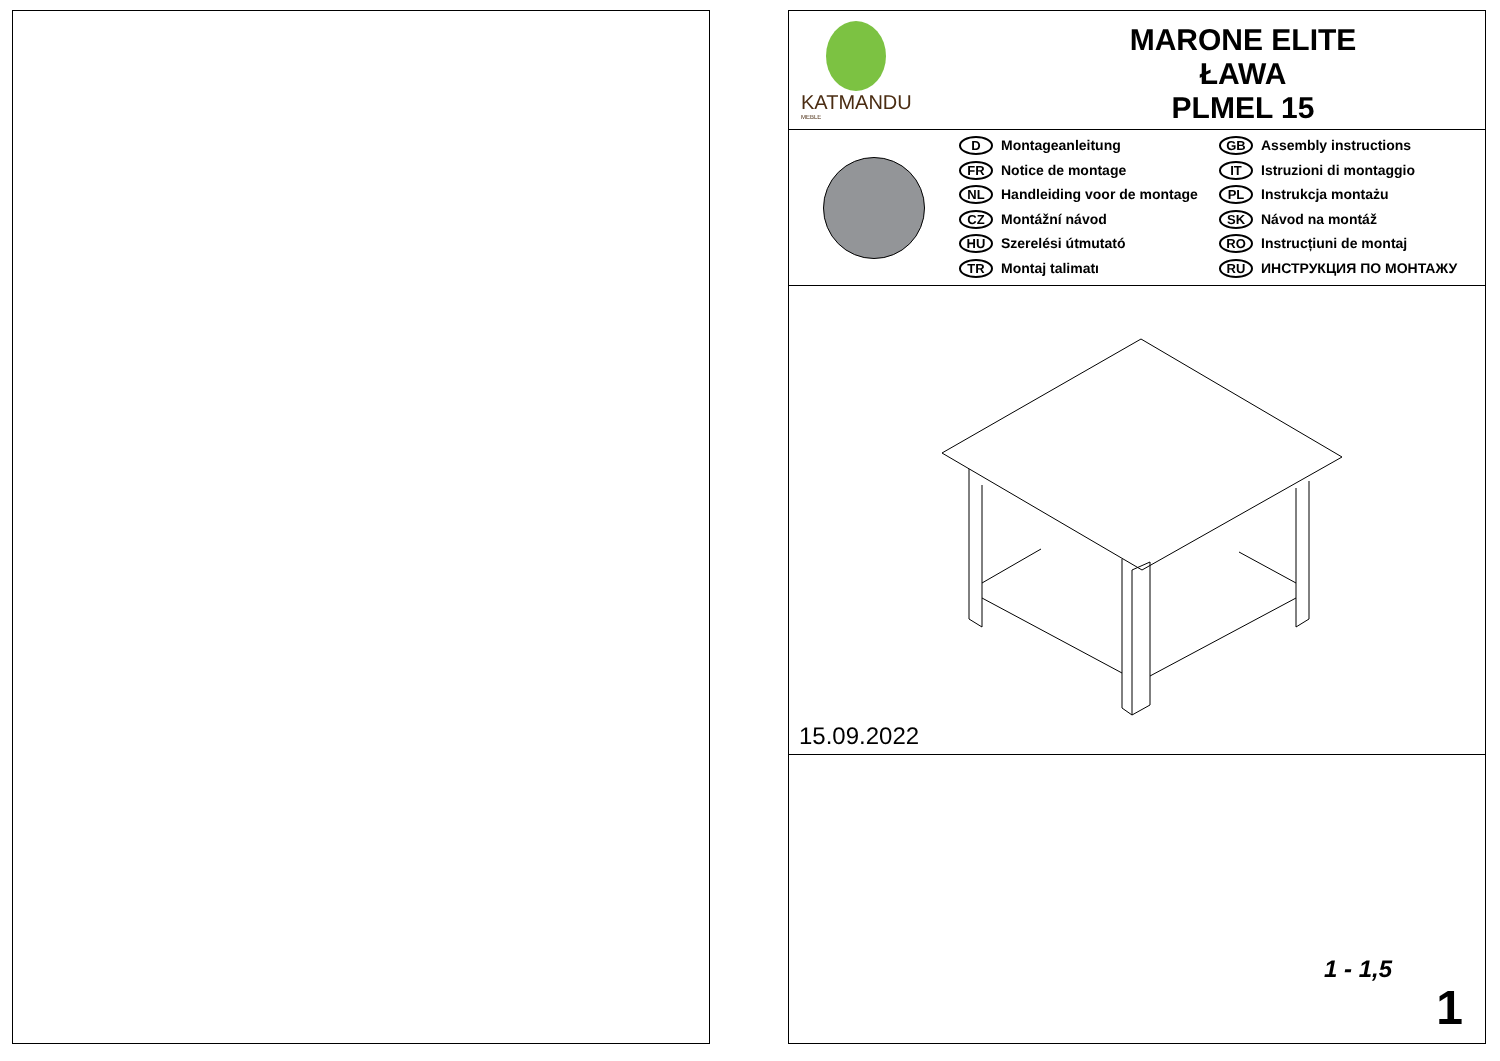KATMANDU
MEBLE
MARONE ELITE
ŁAWA
PLMEL 15
D Montageanleitung
FR Notice de montage
NL Handleiding voor de montage
CZ Montážní návod
HU Szerelési útmutató
TR Montaj talimatı
GB Assembly instructions
IT Istruzioni di montaggio
PL Instrukcja montażu
SK Návod na montáž
RO Instrucțiuni de montaj
RU ИНСТРУКЦИЯ ПО МОНТАЖУ
15.09.2022
1 - 1,5
1